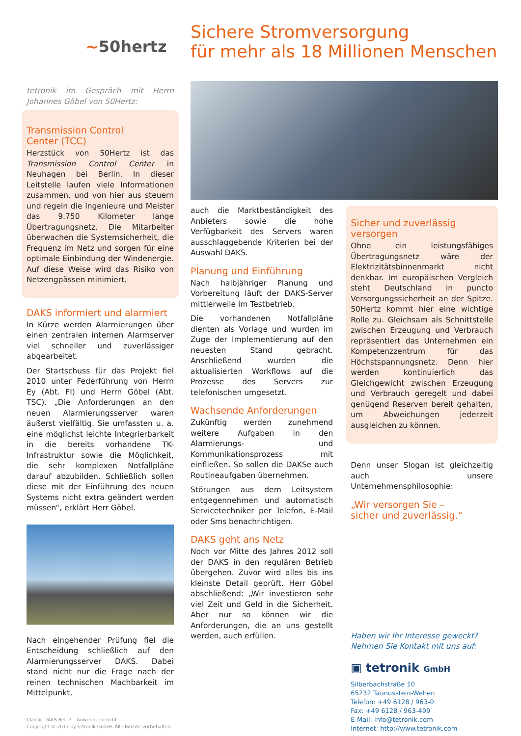~50hertz
Sichere Stromversorgung
für mehr als 18 Millionen Menschen
tetronik im Gespräch mit Herrn Johannes Göbel von 50Hertz:
Transmission Control
Center (TCC)
Herzstück von 50Hertz ist das Transmission Control Center in Neuhagen bei Berlin. In dieser Leitstelle laufen viele Informationen zusammen, und von hier aus steuern und regeln die Ingenieure und Meister das 9.750 Kilometer lange Übertragungsnetz. Die Mitarbeiter überwachen die Systemsicherheit, die Frequenz im Netz und sorgen für eine optimale Einbindung der Windenergie. Auf diese Weise wird das Risiko von Netzengpässen minimiert.
DAKS informiert und alarmiert
In Kürze werden Alarmierungen über einen zentralen internen Alarmserver viel schneller und zuverlässiger abgearbeitet.
Der Startschuss für das Projekt fiel 2010 unter Federführung von Herrn Ey (Abt. FI) und Herrn Göbel (Abt. TSC). „Die Anforderungen an den neuen Alarmierungsserver waren äußerst vielfältig. Sie umfassten u. a. eine möglichst leichte Integrierbarkeit in die bereits vorhandene TK-Infrastruktur sowie die Möglichkeit, die sehr komplexen Notfallpläne darauf abzubilden. Schließlich sollen diese mit der Einführung des neuen Systems nicht extra geändert werden müssen“, erklärt Herr Göbel.
Nach eingehender Prüfung fiel die Entscheidung schließlich auf den Alarmierungsserver DAKS. Dabei stand nicht nur die Frage nach der reinen technischen Machbarkeit im Mittelpunkt,
Classic DAKS Rel. 7 – Anwenderbericht
Copyright © 2013 by tetronik GmbH. Alle Rechte vorbehalten.
auch die Marktbeständigkeit des Anbieters sowie die hohe Verfügbarkeit des Servers waren ausschlaggebende Kriterien bei der Auswahl DAKS.
Planung und Einführung
Nach halbjähriger Planung und Vorbereitung läuft der DAKS-Server mittlerweile im Testbetrieb.
Die vorhandenen Notfallpläne dienten als Vorlage und wurden im Zuge der Implementierung auf den neuesten Stand gebracht. Anschließend wurden die aktualisierten Workflows auf die Prozesse des Servers zur telefonischen umgesetzt.
Wachsende Anforderungen
Zukünftig werden zunehmend weitere Aufgaben in den Alarmierungs- und Kommunikationsprozess mit einfließen. So sollen die DAKSe auch Routineaufgaben übernehmen.
Störungen aus dem Leitsystem entgegennehmen und automatisch Servicetechniker per Telefon, E-Mail oder Sms benachrichtigen.
DAKS geht ans Netz
Noch vor Mitte des Jahres 2012 soll der DAKS in den regulären Betrieb übergehen. Zuvor wird alles bis ins kleinste Detail geprüft. Herr Göbel abschließend: „Wir investieren sehr viel Zeit und Geld in die Sicherheit. Aber nur so können wir die Anforderungen, die an uns gestellt werden, auch erfüllen.
Sicher und zuverlässig versorgen
Ohne ein leistungsfähiges Übertragungsnetz wäre der Elektrizitätsbinnenmarkt nicht denkbar. Im europäischen Vergleich steht Deutschland in puncto Versorgungssicherheit an der Spitze. 50Hertz kommt hier eine wichtige Rolle zu. Gleichsam als Schnittstelle zwischen Erzeugung und Verbrauch repräsentiert das Unternehmen ein Kompetenzzentrum für das Höchstspannungsnetz. Denn hier werden kontinuierlich das Gleichgewicht zwischen Erzeugung und Verbrauch geregelt und dabei genügend Reserven bereit gehalten, um Abweichungen jederzeit ausgleichen zu können.
Denn unser Slogan ist gleichzeitig auch unsere Unternehmensphilosophie:
„Wir versorgen Sie –
sicher und zuverlässig.“
Haben wir Ihr Interesse geweckt?
Nehmen Sie Kontakt mit uns auf:
▣ tetronik GmbH
Silberbachstraße 10
65232 Taunusstein-Wehen
Telefon: +49 6128 / 963-0
Fax: +49 6128 / 963-499
E-Mail: info@tetronik.com
Internet: http://www.tetronik.com